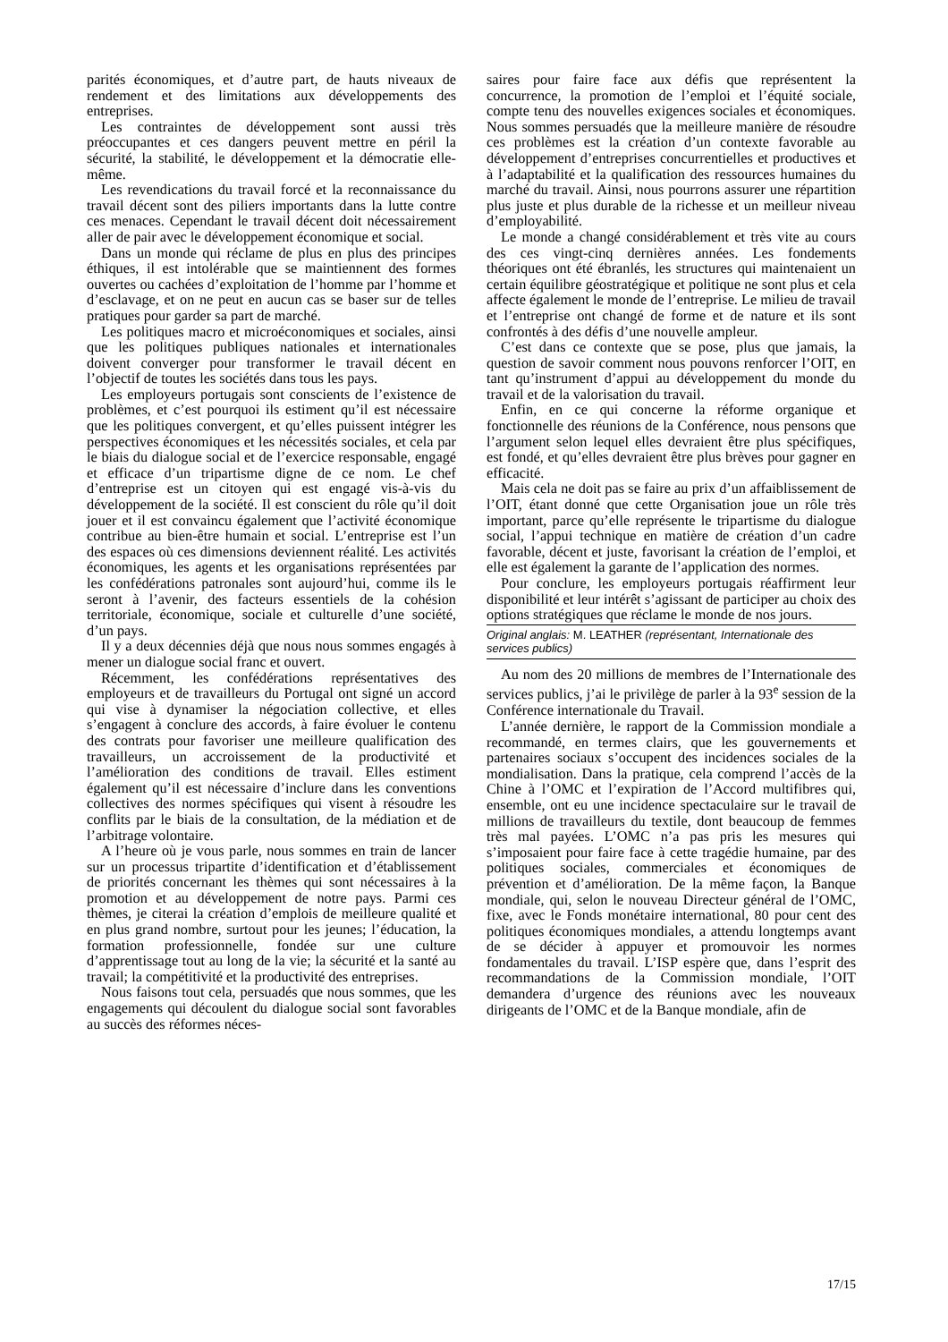parités économiques, et d’autre part, de hauts niveaux de rendement et des limitations aux développements des entreprises.
Les contraintes de développement sont aussi très préoccupantes et ces dangers peuvent mettre en péril la sécurité, la stabilité, le développement et la démocratie elle-même.
Les revendications du travail forcé et la reconnaissance du travail décent sont des piliers importants dans la lutte contre ces menaces. Cependant le travail décent doit nécessairement aller de pair avec le développement économique et social.
Dans un monde qui réclame de plus en plus des principes éthiques, il est intolérable que se maintiennent des formes ouvertes ou cachées d’exploitation de l’homme par l’homme et d’esclavage, et on ne peut en aucun cas se baser sur de telles pratiques pour garder sa part de marché.
Les politiques macro et microéconomiques et sociales, ainsi que les politiques publiques nationales et internationales doivent converger pour transformer le travail décent en l’objectif de toutes les sociétés dans tous les pays.
Les employeurs portugais sont conscients de l’existence de problèmes, et c’est pourquoi ils estiment qu’il est nécessaire que les politiques convergent, et qu’elles puissent intégrer les perspectives économiques et les nécessités sociales, et cela par le biais du dialogue social et de l’exercice responsable, engagé et efficace d’un tripartisme digne de ce nom. Le chef d’entreprise est un citoyen qui est engagé vis-à-vis du développement de la société. Il est conscient du rôle qu’il doit jouer et il est convaincu également que l’activité économique contribue au bien-être humain et social. L’entreprise est l’un des espaces où ces dimensions deviennent réalité. Les activités économiques, les agents et les organisations représentées par les confédérations patronales sont aujourd’hui, comme ils le seront à l’avenir, des facteurs essentiels de la cohésion territoriale, économique, sociale et culturelle d’une société, d’un pays.
Il y a deux décennies déjà que nous nous sommes engagés à mener un dialogue social franc et ouvert.
Récemment, les confédérations représentatives des employeurs et de travailleurs du Portugal ont signé un accord qui vise à dynamiser la négociation collective, et elles s’engagent à conclure des accords, à faire évoluer le contenu des contrats pour favoriser une meilleure qualification des travailleurs, un accroissement de la productivité et l’amélioration des conditions de travail. Elles estiment également qu’il est nécessaire d’inclure dans les conventions collectives des normes spécifiques qui visent à résoudre les conflits par le biais de la consultation, de la médiation et de l’arbitrage volontaire.
A l’heure où je vous parle, nous sommes en train de lancer sur un processus tripartite d’identification et d’établissement de priorités concernant les thèmes qui sont nécessaires à la promotion et au développement de notre pays. Parmi ces thèmes, je citerai la création d’emplois de meilleure qualité et en plus grand nombre, surtout pour les jeunes; l’éducation, la formation professionnelle, fondée sur une culture d’apprentissage tout au long de la vie; la sécurité et la santé au travail; la compétitivité et la productivité des entreprises.
Nous faisons tout cela, persuadés que nous sommes, que les engagements qui découlent du dialogue social sont favorables au succès des réformes néces-
saires pour faire face aux défis que représentent la concurrence, la promotion de l’emploi et l’équité sociale, compte tenu des nouvelles exigences sociales et économiques. Nous sommes persuadés que la meilleure manière de résoudre ces problèmes est la création d’un contexte favorable au développement d’entreprises concurrentielles et productives et à l’adaptabilité et la qualification des ressources humaines du marché du travail. Ainsi, nous pourrons assurer une répartition plus juste et plus durable de la richesse et un meilleur niveau d’employabilité.
Le monde a changé considérablement et très vite au cours des ces vingt-cinq dernières années. Les fondements théoriques ont été ébranlés, les structures qui maintenaient un certain équilibre géostratégique et politique ne sont plus et cela affecte également le monde de l’entreprise. Le milieu de travail et l’entreprise ont changé de forme et de nature et ils sont confrontés à des défis d’une nouvelle ampleur.
C’est dans ce contexte que se pose, plus que jamais, la question de savoir comment nous pouvons renforcer l’OIT, en tant qu’instrument d’appui au développement du monde du travail et de la valorisation du travail.
Enfin, en ce qui concerne la réforme organique et fonctionnelle des réunions de la Conférence, nous pensons que l’argument selon lequel elles devraient être plus spécifiques, est fondé, et qu’elles devraient être plus brèves pour gagner en efficacité.
Mais cela ne doit pas se faire au prix d’un affaiblissement de l’OIT, étant donné que cette Organisation joue un rôle très important, parce qu’elle représente le tripartisme du dialogue social, l’appui technique en matière de création d’un cadre favorable, décent et juste, favorisant la création de l’emploi, et elle est également la garante de l’application des normes.
Pour conclure, les employeurs portugais réaffirment leur disponibilité et leur intérêt s’agissant de participer au choix des options stratégiques que réclame le monde de nos jours.
Original anglais: M. LEATHER (représentant, Internationale des services publics)
Au nom des 20 millions de membres de l’Internationale des services publics, j’ai le privilège de parler à la 93<sup>e</sup> session de la Conférence internationale du Travail.
L’année dernière, le rapport de la Commission mondiale a recommandé, en termes clairs, que les gouvernements et partenaires sociaux s’occupent des incidences sociales de la mondialisation. Dans la pratique, cela comprend l’accès de la Chine à l’OMC et l’expiration de l’Accord multifibres qui, ensemble, ont eu une incidence spectaculaire sur le travail de millions de travailleurs du textile, dont beaucoup de femmes très mal payées. L’OMC n’a pas pris les mesures qui s’imposaient pour faire face à cette tragédie humaine, par des politiques sociales, commerciales et économiques de prévention et d’amélioration. De la même façon, la Banque mondiale, qui, selon le nouveau Directeur général de l’OMC, fixe, avec le Fonds monétaire international, 80 pour cent des politiques économiques mondiales, a attendu longtemps avant de se décider à appuyer et promouvoir les normes fondamentales du travail. L’ISP espère que, dans l’esprit des recommandations de la Commission mondiale, l’OIT demandera d’urgence des réunions avec les nouveaux dirigeants de l’OMC et de la Banque mondiale, afin de
17/15